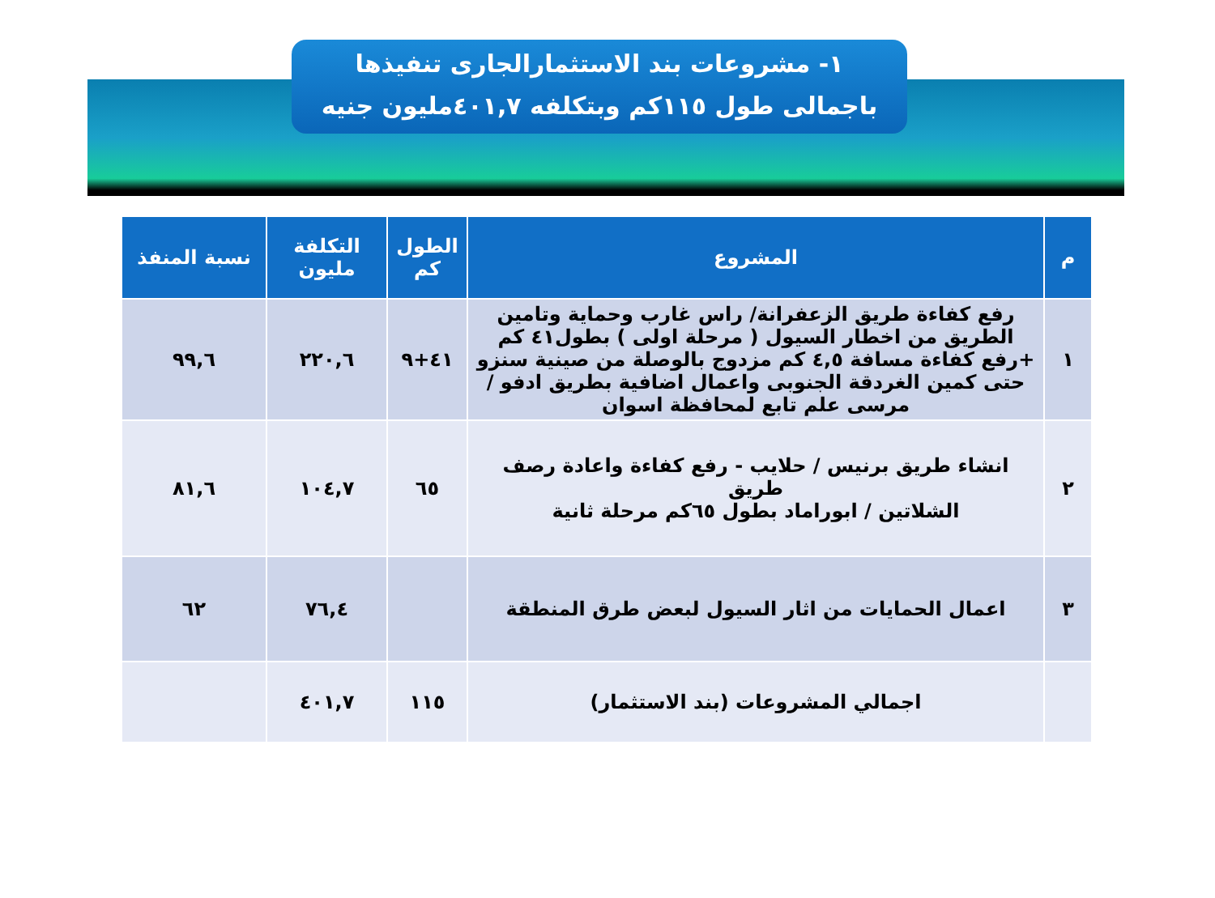١- مشروعات بند الاستثمارالجارى تنفيذها
باجمالى طول ١١٥كم وبتكلفه ٤٠١,٧مليون جنيه
| م | المشروع | الطول كم | التكلفة مليون | نسبة المنفذ |
| --- | --- | --- | --- | --- |
| ١ | رفع كفاءة طريق الزعفرانة/ راس غارب وحماية وتامين الطريق من اخطار السيول ( مرحلة اولى ) بطول٤١ كم +رفع كفاءة مسافة ٤,٥ كم مزدوج بالوصلة من صينية سنزو حتى كمين الغردقة الجنوبى واعمال اضافية بطريق ادفو / مرسى علم تابع لمحافظة اسوان | ٤١+٩ | ٢٢٠,٦ | ٩٩,٦ |
| ٢ | انشاء طريق برنيس / حلايب - رفع كفاءة واعادة رصف طريق الشلاتين / ابوراماد بطول ٦٥كم مرحلة ثانية | ٦٥ | ١٠٤,٧ | ٨١,٦ |
| ٣ | اعمال الحمايات من اثار السيول لبعض طرق المنطقة | | ٧٦,٤ | ٦٢ |
| | اجمالي المشروعات (بند الاستثمار) | ١١٥ | ٤٠١,٧ | |